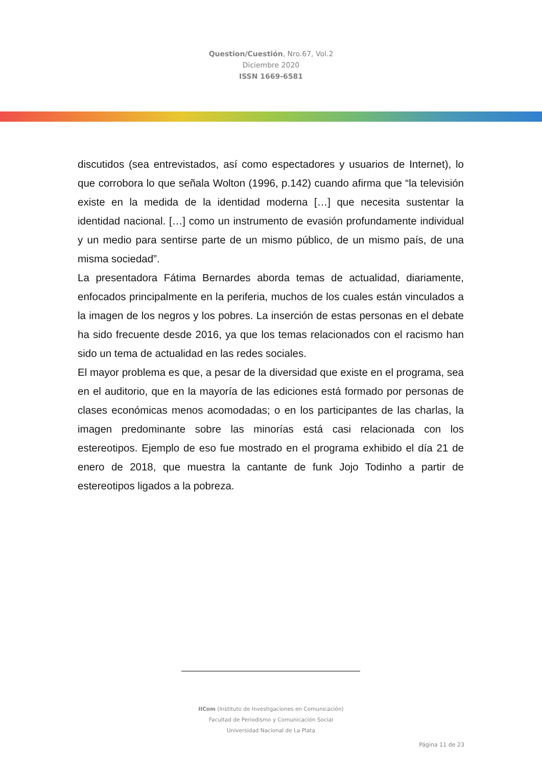Question/Cuestión, Nro.67, Vol.2
Diciembre 2020
ISSN 1669-6581
discutidos (sea entrevistados, así como espectadores y usuarios de Internet), lo que corrobora lo que señala Wolton (1996, p.142) cuando afirma que “la televisión existe en la medida de la identidad moderna […] que necesita sustentar la identidad nacional. […] como un instrumento de evasión profundamente individual y un medio para sentirse parte de un mismo público, de un mismo país, de una misma sociedad”.
La presentadora Fátima Bernardes aborda temas de actualidad, diariamente, enfocados principalmente en la periferia, muchos de los cuales están vinculados a la imagen de los negros y los pobres. La inserción de estas personas en el debate ha sido frecuente desde 2016, ya que los temas relacionados con el racismo han sido un tema de actualidad en las redes sociales.
El mayor problema es que, a pesar de la diversidad que existe en el programa, sea en el auditorio, que en la mayoría de las ediciones está formado por personas de clases económicas menos acomodadas; o en los participantes de las charlas, la imagen predominante sobre las minorías está casi relacionada con los estereotipos. Ejemplo de eso fue mostrado en el programa exhibido el día 21 de enero de 2018, que muestra la cantante de funk Jojo Todinho a partir de estereotipos ligados a la pobreza.
IICom (Instituto de Investigaciones en Comunicación)
Facultad de Periodismo y Comunicación Social
Universidad Nacional de La Plata
Página 11 de 23